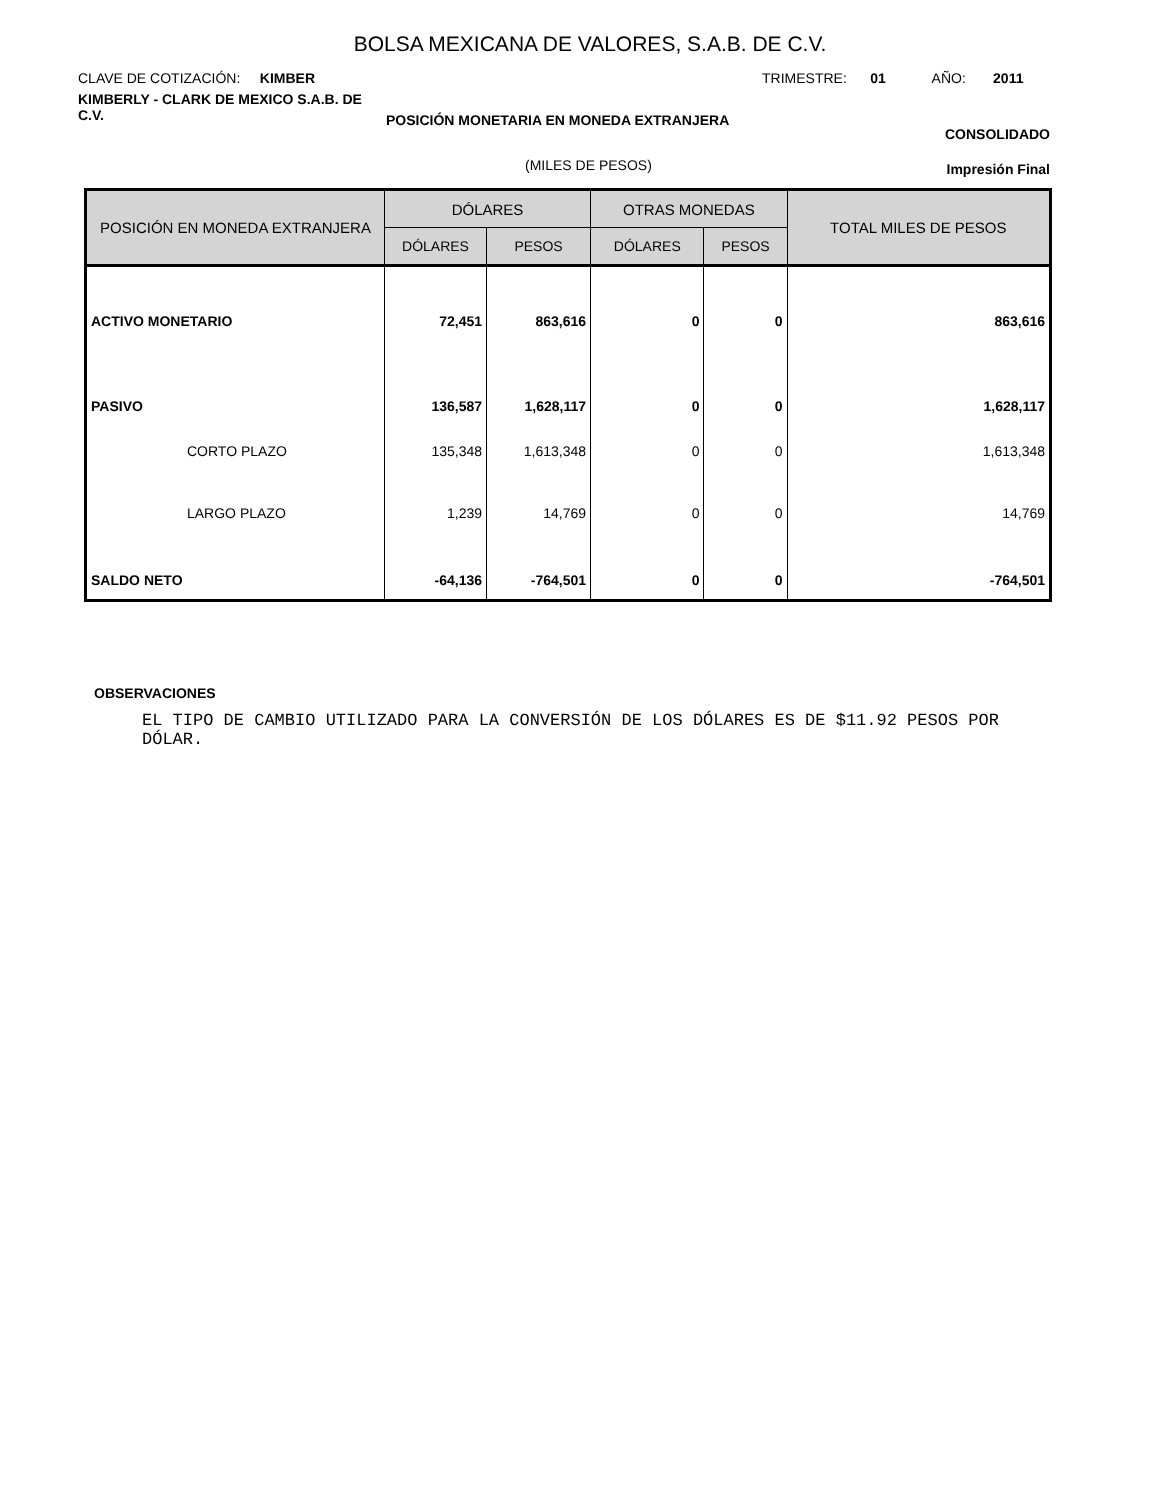BOLSA MEXICANA DE VALORES, S.A.B. DE C.V.
CLAVE DE COTIZACIÓN: KIMBER
KIMBERLY - CLARK DE MEXICO S.A.B. DE C.V.
TRIMESTRE: 01 AÑO: 2011
POSICIÓN MONETARIA EN MONEDA EXTRANJERA
CONSOLIDADO
(MILES DE PESOS) Impresión Final
| POSICIÓN EN MONEDA EXTRANJERA | DÓLARES | | OTRAS MONEDAS | | TOTAL MILES DE PESOS |
| --- | --- | --- | --- | --- | --- |
| | DÓLARES | PESOS | DÓLARES | PESOS | |
| ACTIVO MONETARIO | 72,451 | 863,616 | 0 | 0 | 863,616 |
| PASIVO | 136,587 | 1,628,117 | 0 | 0 | 1,628,117 |
| CORTO PLAZO | 135,348 | 1,613,348 | 0 | 0 | 1,613,348 |
| LARGO PLAZO | 1,239 | 14,769 | 0 | 0 | 14,769 |
| SALDO NETO | -64,136 | -764,501 | 0 | 0 | -764,501 |
OBSERVACIONES
EL TIPO DE CAMBIO UTILIZADO PARA LA CONVERSIÓN DE LOS DÓLARES ES DE $11.92 PESOS POR DÓLAR.